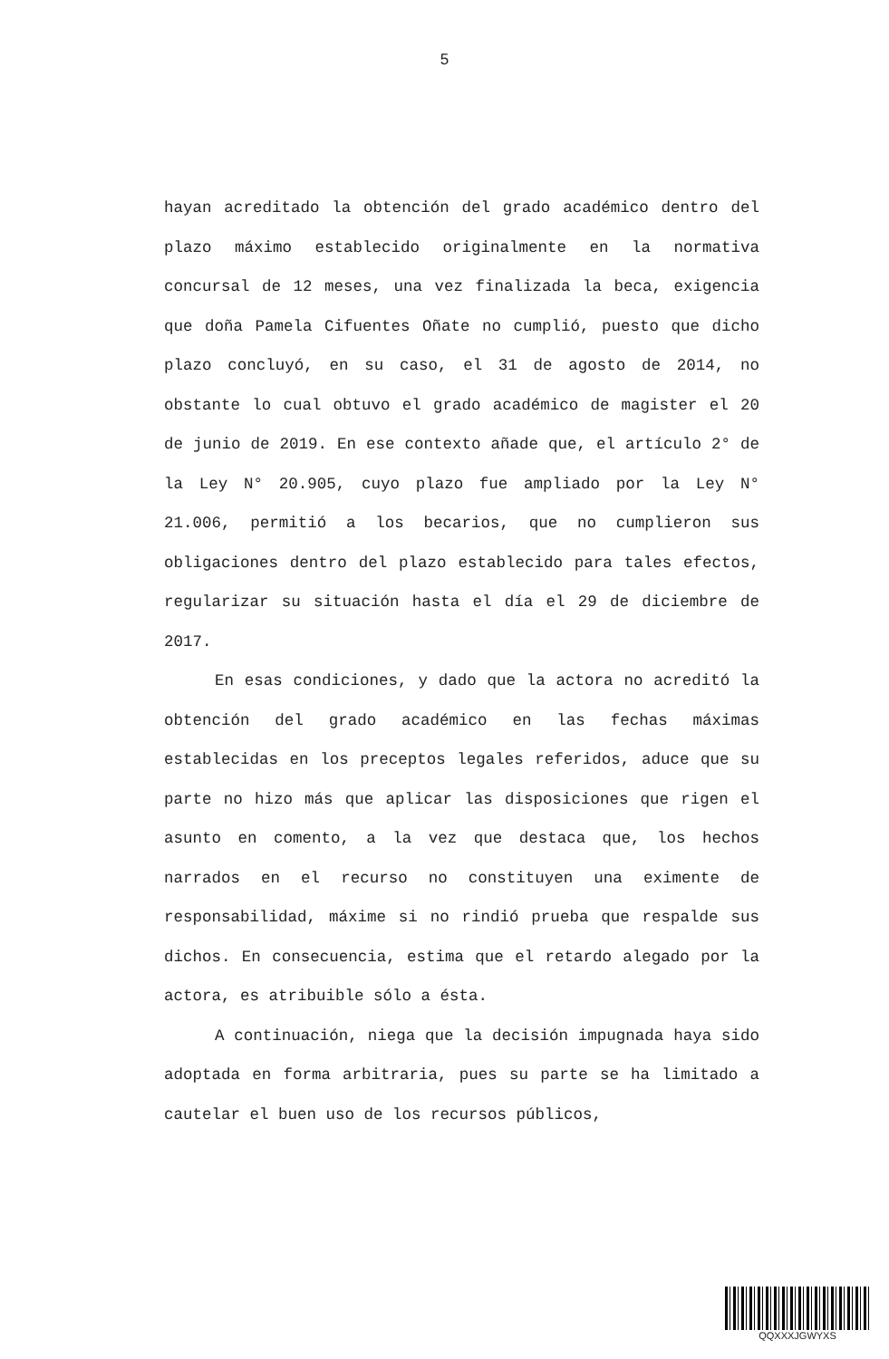5
hayan acreditado la obtención del grado académico dentro del plazo máximo establecido originalmente en la normativa concursal de 12 meses, una vez finalizada la beca, exigencia que doña Pamela Cifuentes Oñate no cumplió, puesto que dicho plazo concluyó, en su caso, el 31 de agosto de 2014, no obstante lo cual obtuvo el grado académico de magister el 20 de junio de 2019. En ese contexto añade que, el artículo 2° de la Ley N° 20.905, cuyo plazo fue ampliado por la Ley N° 21.006, permitió a los becarios, que no cumplieron sus obligaciones dentro del plazo establecido para tales efectos, regularizar su situación hasta el día el 29 de diciembre de 2017.
En esas condiciones, y dado que la actora no acreditó la obtención del grado académico en las fechas máximas establecidas en los preceptos legales referidos, aduce que su parte no hizo más que aplicar las disposiciones que rigen el asunto en comento, a la vez que destaca que, los hechos narrados en el recurso no constituyen una eximente de responsabilidad, máxime si no rindió prueba que respalde sus dichos. En consecuencia, estima que el retardo alegado por la actora, es atribuible sólo a ésta.
A continuación, niega que la decisión impugnada haya sido adoptada en forma arbitraria, pues su parte se ha limitado a cautelar el buen uso de los recursos públicos,
QQXXXJGWYXS